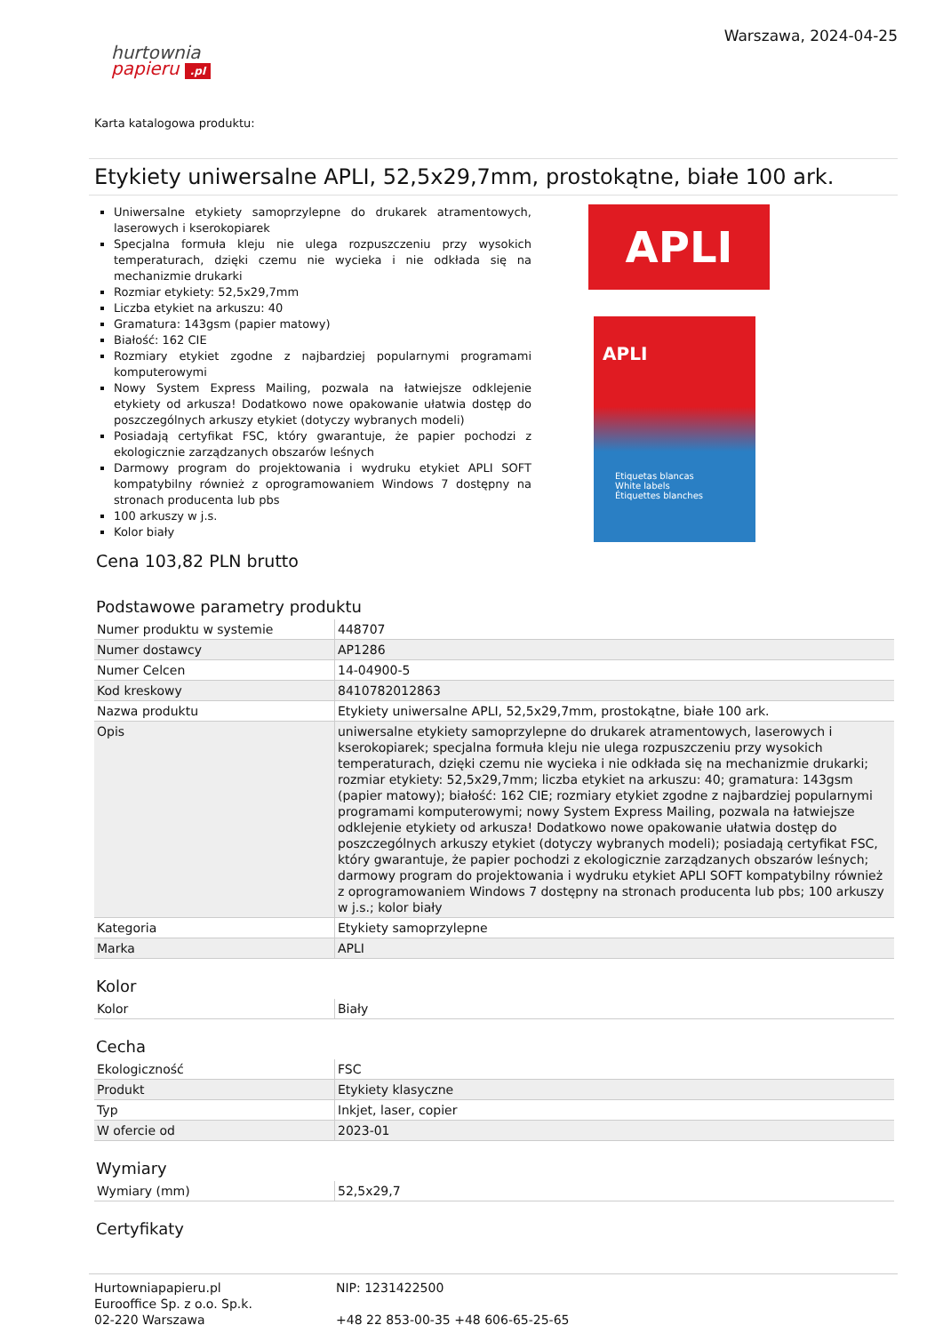hurtownia
papieru .pl
Warszawa, 2024-04-25
Karta katalogowa produktu:
Etykiety uniwersalne APLI, 52,5x29,7mm, prostokątne, białe 100 ark.
Uniwersalne etykiety samoprzylepne do drukarek atramentowych, laserowych i kserokopiarek
Specjalna formuła kleju nie ulega rozpuszczeniu przy wysokich temperaturach, dzięki czemu nie wycieka i nie odkłada się na mechanizmie drukarki
Rozmiar etykiety: 52,5x29,7mm
Liczba etykiet na arkuszu: 40
Gramatura: 143gsm (papier matowy)
Białość: 162 CIE
Rozmiary etykiet zgodne z najbardziej popularnymi programami komputerowymi
Nowy System Express Mailing, pozwala na łatwiejsze odklejenie etykiety od arkusza! Dodatkowo nowe opakowanie ułatwia dostęp do poszczególnych arkuszy etykiet (dotyczy wybranych modeli)
Posiadają certyfikat FSC, który gwarantuje, że papier pochodzi z ekologicznie zarządzanych obszarów leśnych
Darmowy program do projektowania i wydruku etykiet APLI SOFT kompatybilny również z oprogramowaniem Windows 7 dostępny na stronach producenta lub pbs
100 arkuszy w j.s.
Kolor biały
APLI
APLI
Etiquetas blancas
White labels
Étiquettes blanches
Cena 103,82 PLN brutto
Podstawowe parametry produktu
| Numer produktu w systemie | 448707 |
| Numer dostawcy | AP1286 |
| Numer Celcen | 14-04900-5 |
| Kod kreskowy | 8410782012863 |
| Nazwa produktu | Etykiety uniwersalne APLI, 52,5x29,7mm, prostokątne, białe 100 ark. |
| Opis | uniwersalne etykiety samoprzylepne do drukarek atramentowych, laserowych i kserokopiarek; specjalna formuła kleju nie ulega rozpuszczeniu przy wysokich temperaturach, dzięki czemu nie wycieka i nie odkłada się na mechanizmie drukarki; rozmiar etykiety: 52,5x29,7mm; liczba etykiet na arkuszu: 40; gramatura: 143gsm (papier matowy); białość: 162 CIE; rozmiary etykiet zgodne z najbardziej popularnymi programami komputerowymi; nowy System Express Mailing, pozwala na łatwiejsze odklejenie etykiety od arkusza! Dodatkowo nowe opakowanie ułatwia dostęp do poszczególnych arkuszy etykiet (dotyczy wybranych modeli); posiadają certyfikat FSC, który gwarantuje, że papier pochodzi z ekologicznie zarządzanych obszarów leśnych; darmowy program do projektowania i wydruku etykiet APLI SOFT kompatybilny również z oprogramowaniem Windows 7 dostępny na stronach producenta lub pbs; 100 arkuszy w j.s.; kolor biały |
| Kategoria | Etykiety samoprzylepne |
| Marka | APLI |
Kolor
| Kolor | Biały |
Cecha
| Ekologiczność | FSC |
| Produkt | Etykiety klasyczne |
| Typ | Inkjet, laser, copier |
| W ofercie od | 2023-01 |
Wymiary
| Wymiary (mm) | 52,5x29,7 |
Certyfikaty
Hurtowniapapieru.pl
Eurooffice Sp. z o.o. Sp.k.
02-220 Warszawa
NIP: 1231422500
+48 22 853-00-35 +48 606-65-25-65